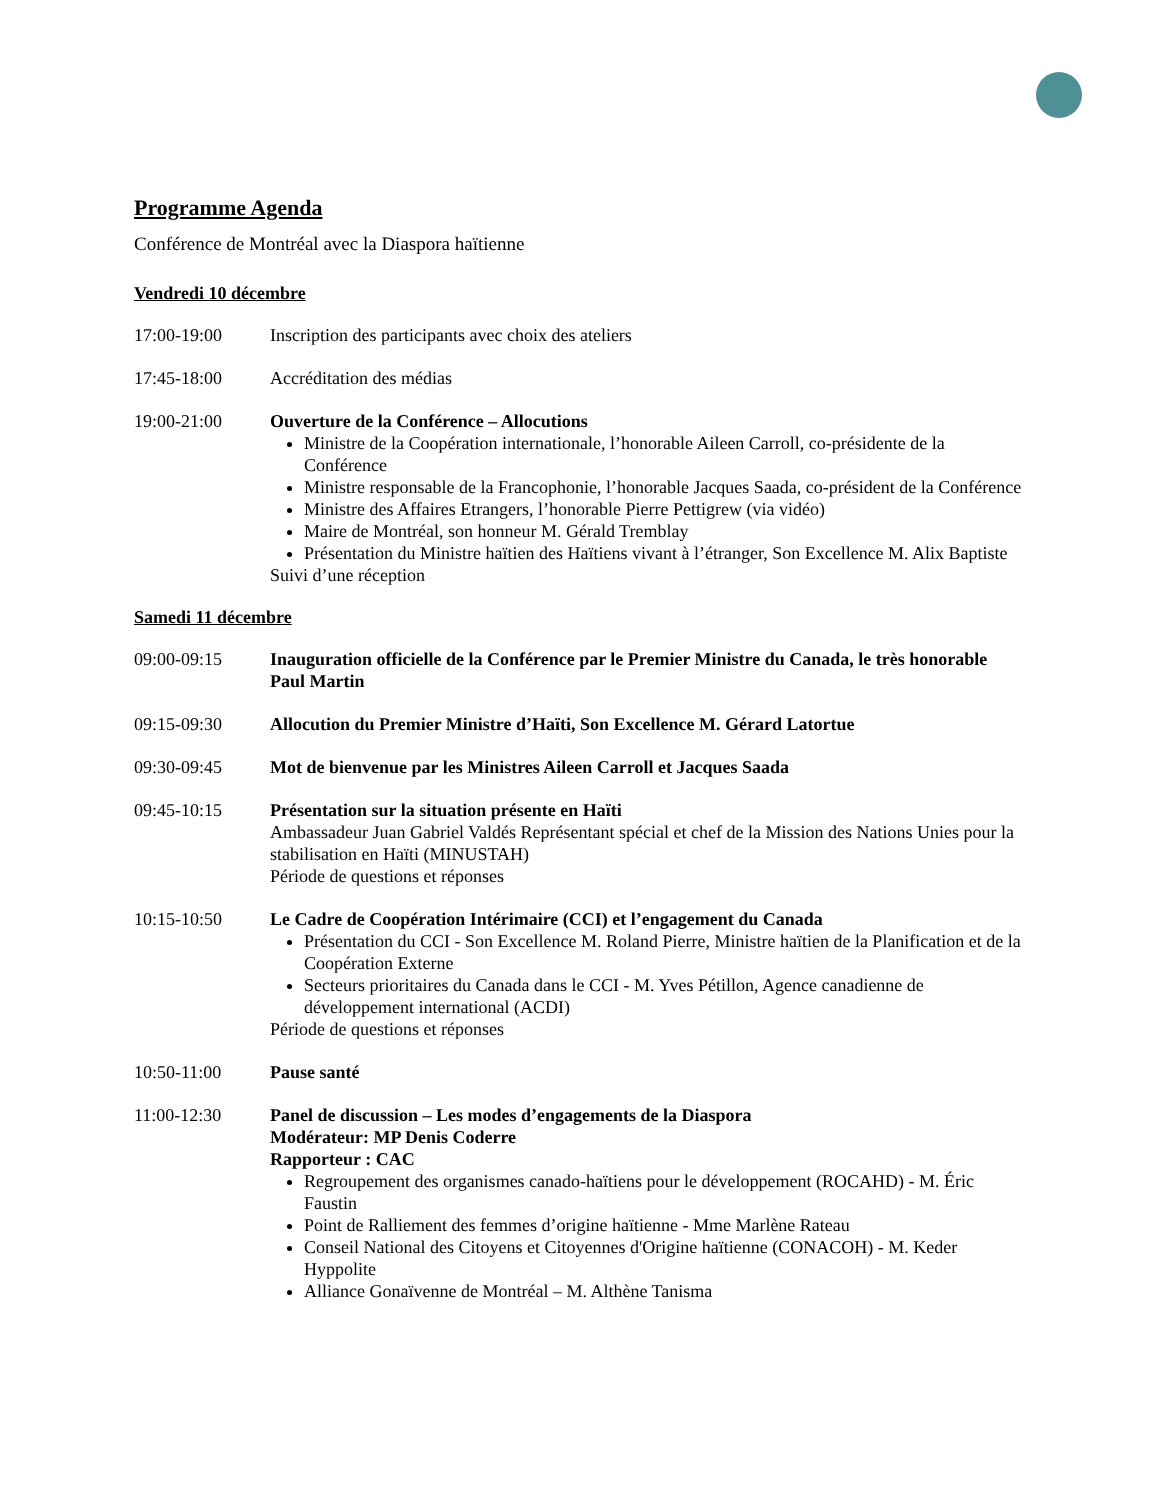Programme Agenda
Conférence de Montréal avec la Diaspora haïtienne
Vendredi 10 décembre
17:00-19:00 Inscription des participants avec choix des ateliers
17:45-18:00 Accréditation des médias
19:00-21:00 Ouverture de la Conférence – Allocutions
Ministre de la Coopération internationale, l’honorable Aileen Carroll, co-présidente de la Conférence
Ministre responsable de la Francophonie, l’honorable Jacques Saada, co-président de la Conférence
Ministre des Affaires Etrangers, l’honorable Pierre Pettigrew (via vidéo)
Maire de Montréal, son honneur M. Gérald Tremblay
Présentation du Ministre haïtien des Haïtiens vivant à l’étranger, Son Excellence M. Alix Baptiste
Suivi d’une réception
Samedi 11 décembre
09:00-09:15 Inauguration officielle de la Conférence par le Premier Ministre du Canada, le très honorable Paul Martin
09:15-09:30 Allocution du Premier Ministre d’Haïti, Son Excellence M. Gérard Latortue
09:30-09:45 Mot de bienvenue par les Ministres Aileen Carroll et Jacques Saada
09:45-10:15 Présentation sur la situation présente en Haïti
Ambassadeur Juan Gabriel Valdés Représentant spécial et chef de la Mission des Nations Unies pour la stabilisation en Haïti (MINUSTAH)
Période de questions et réponses
10:15-10:50 Le Cadre de Coopération Intérimaire (CCI) et l’engagement du Canada
Présentation du CCI - Son Excellence M. Roland Pierre, Ministre haïtien de la Planification et de la Coopération Externe
Secteurs prioritaires du Canada dans le CCI - M. Yves Pétillon, Agence canadienne de développement international (ACDI)
Période de questions et réponses
10:50-11:00 Pause santé
11:00-12:30 Panel de discussion – Les modes d’engagements de la Diaspora
Modérateur: MP Denis Coderre
Rapporteur : CAC
Regroupement des organismes canado-haïtiens pour le développement (ROCAHD) - M. Éric Faustin
Point de Ralliement des femmes d’origine haïtienne - Mme Marlène Rateau
Conseil National des Citoyens et Citoyennes d'Origine haïtienne (CONACOH) - M. Keder Hyppolite
Alliance Gonaïvenne de Montréal – M. Althène Tanisma